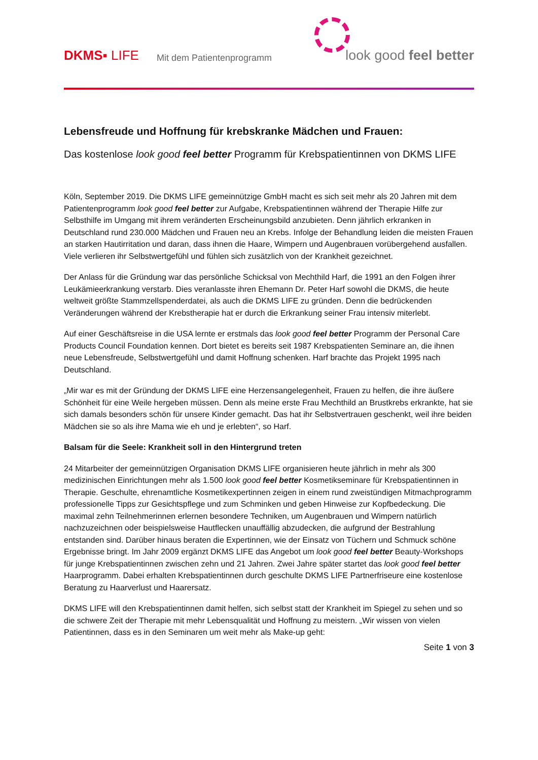DKMS▪ LIFE
Mit dem Patientenprogramm
look good feel better
Lebensfreude und Hoffnung für krebskranke Mädchen und Frauen:
Das kostenlose look good feel better Programm für Krebspatientinnen von DKMS LIFE
Köln, September 2019. Die DKMS LIFE gemeinnützige GmbH macht es sich seit mehr als 20 Jahren mit dem Patientenprogramm look good feel better zur Aufgabe, Krebspatientinnen während der Therapie Hilfe zur Selbsthilfe im Umgang mit ihrem veränderten Erscheinungsbild anzubieten. Denn jährlich erkranken in Deutschland rund 230.000 Mädchen und Frauen neu an Krebs. Infolge der Behandlung leiden die meisten Frauen an starken Hautirritation und daran, dass ihnen die Haare, Wimpern und Augenbrauen vorübergehend ausfallen. Viele verlieren ihr Selbstwertgefühl und fühlen sich zusätzlich von der Krankheit gezeichnet.
Der Anlass für die Gründung war das persönliche Schicksal von Mechthild Harf, die 1991 an den Folgen ihrer Leukämieerkrankung verstarb. Dies veranlasste ihren Ehemann Dr. Peter Harf sowohl die DKMS, die heute weltweit größte Stammzellspenderdatei, als auch die DKMS LIFE zu gründen. Denn die bedrückenden Veränderungen während der Krebstherapie hat er durch die Erkrankung seiner Frau intensiv miterlebt.
Auf einer Geschäftsreise in die USA lernte er erstmals das look good feel better Programm der Personal Care Products Council Foundation kennen. Dort bietet es bereits seit 1987 Krebspatienten Seminare an, die ihnen neue Lebensfreude, Selbstwertgefühl und damit Hoffnung schenken. Harf brachte das Projekt 1995 nach Deutschland.
„Mir war es mit der Gründung der DKMS LIFE eine Herzensangelegenheit, Frauen zu helfen, die ihre äußere Schönheit für eine Weile hergeben müssen. Denn als meine erste Frau Mechthild an Brustkrebs erkrankte, hat sie sich damals besonders schön für unsere Kinder gemacht. Das hat ihr Selbstvertrauen geschenkt, weil ihre beiden Mädchen sie so als ihre Mama wie eh und je erlebten“, so Harf.
Balsam für die Seele: Krankheit soll in den Hintergrund treten
24 Mitarbeiter der gemeinnützigen Organisation DKMS LIFE organisieren heute jährlich in mehr als 300 medizinischen Einrichtungen mehr als 1.500 look good feel better Kosmetikseminare für Krebspatientinnen in Therapie. Geschulte, ehrenamtliche Kosmetikexpertinnen zeigen in einem rund zweistündigen Mitmachprogramm professionelle Tipps zur Gesichtspflege und zum Schminken und geben Hinweise zur Kopfbedeckung. Die maximal zehn Teilnehmerinnen erlernen besondere Techniken, um Augenbrauen und Wimpern natürlich nachzuzeichnen oder beispielsweise Hautflecken unauffällig abzudecken, die aufgrund der Bestrahlung entstanden sind. Darüber hinaus beraten die Expertinnen, wie der Einsatz von Tüchern und Schmuck schöne Ergebnisse bringt. Im Jahr 2009 ergänzt DKMS LIFE das Angebot um look good feel better Beauty-Workshops für junge Krebspatientinnen zwischen zehn und 21 Jahren. Zwei Jahre später startet das look good feel better Haarprogramm. Dabei erhalten Krebspatientinnen durch geschulte DKMS LIFE Partnerfriseure eine kostenlose Beratung zu Haarverlust und Haarersatz.
DKMS LIFE will den Krebspatientinnen damit helfen, sich selbst statt der Krankheit im Spiegel zu sehen und so die schwere Zeit der Therapie mit mehr Lebensqualität und Hoffnung zu meistern. „Wir wissen von vielen Patientinnen, dass es in den Seminaren um weit mehr als Make-up geht:
Seite 1 von 3